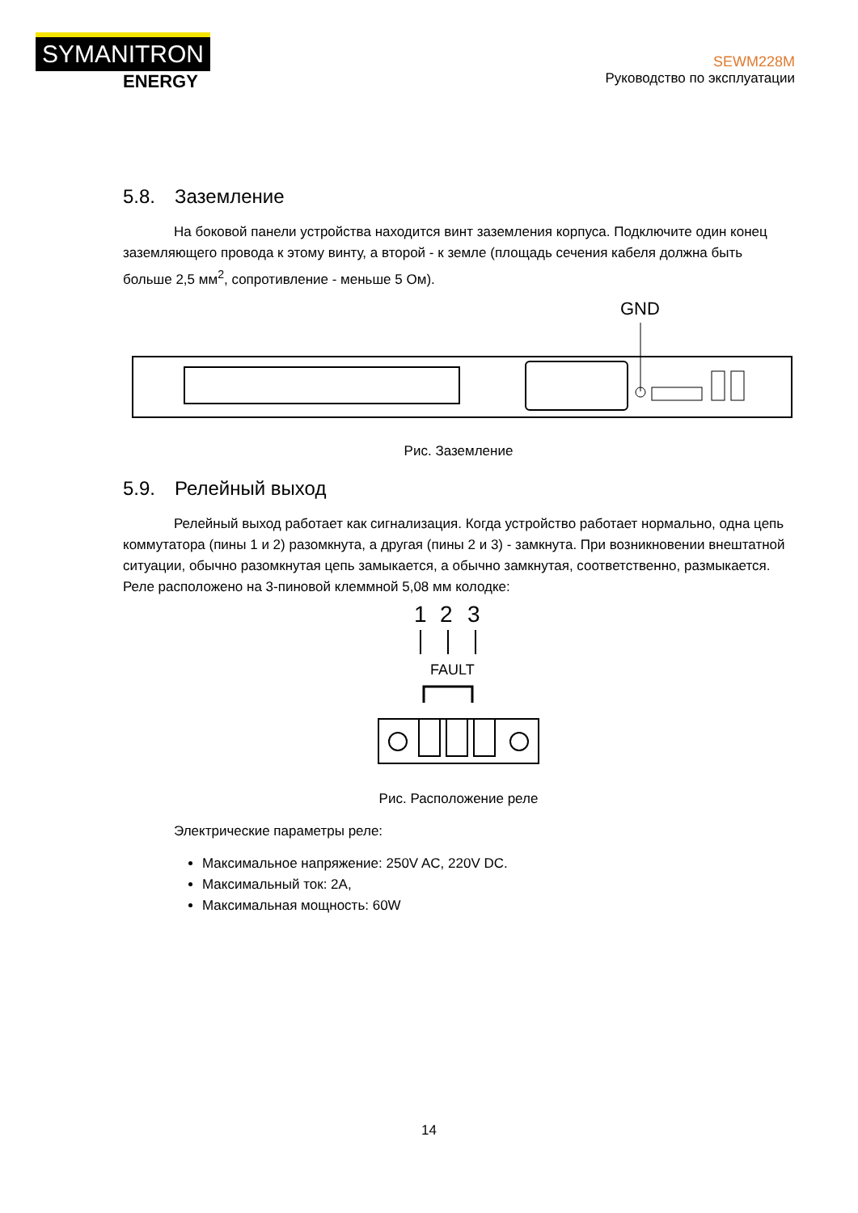SYMANITRON
ENERGY
SEWM228M
Руководство по эксплуатации
5.8. Заземление
На боковой панели устройства находится винт заземления корпуса. Подключите один конец заземляющего провода к этому винту, а второй - к земле (площадь сечения кабеля должна быть больше 2,5 мм<sup>2</sup>, сопротивление - меньше 5 Ом).
GND
Рис. Заземление
5.9. Релейный выход
Релейный выход работает как сигнализация. Когда устройство работает нормально, одна цепь коммутатора (пины 1 и 2) разомкнута, а другая (пины 2 и 3) - замкнута. При возникновении внештатной ситуации, обычно разомкнутая цепь замыкается, а обычно замкнутая, соответственно, размыкается. Реле расположено на 3-пиновой клеммной 5,08 мм колодке:
1
2
3
FAULT
Рис. Расположение реле
Электрические параметры реле:
Максимальное напряжение: 250V AC, 220V DC.
Максимальный ток: 2A,
Максимальная мощность: 60W
14